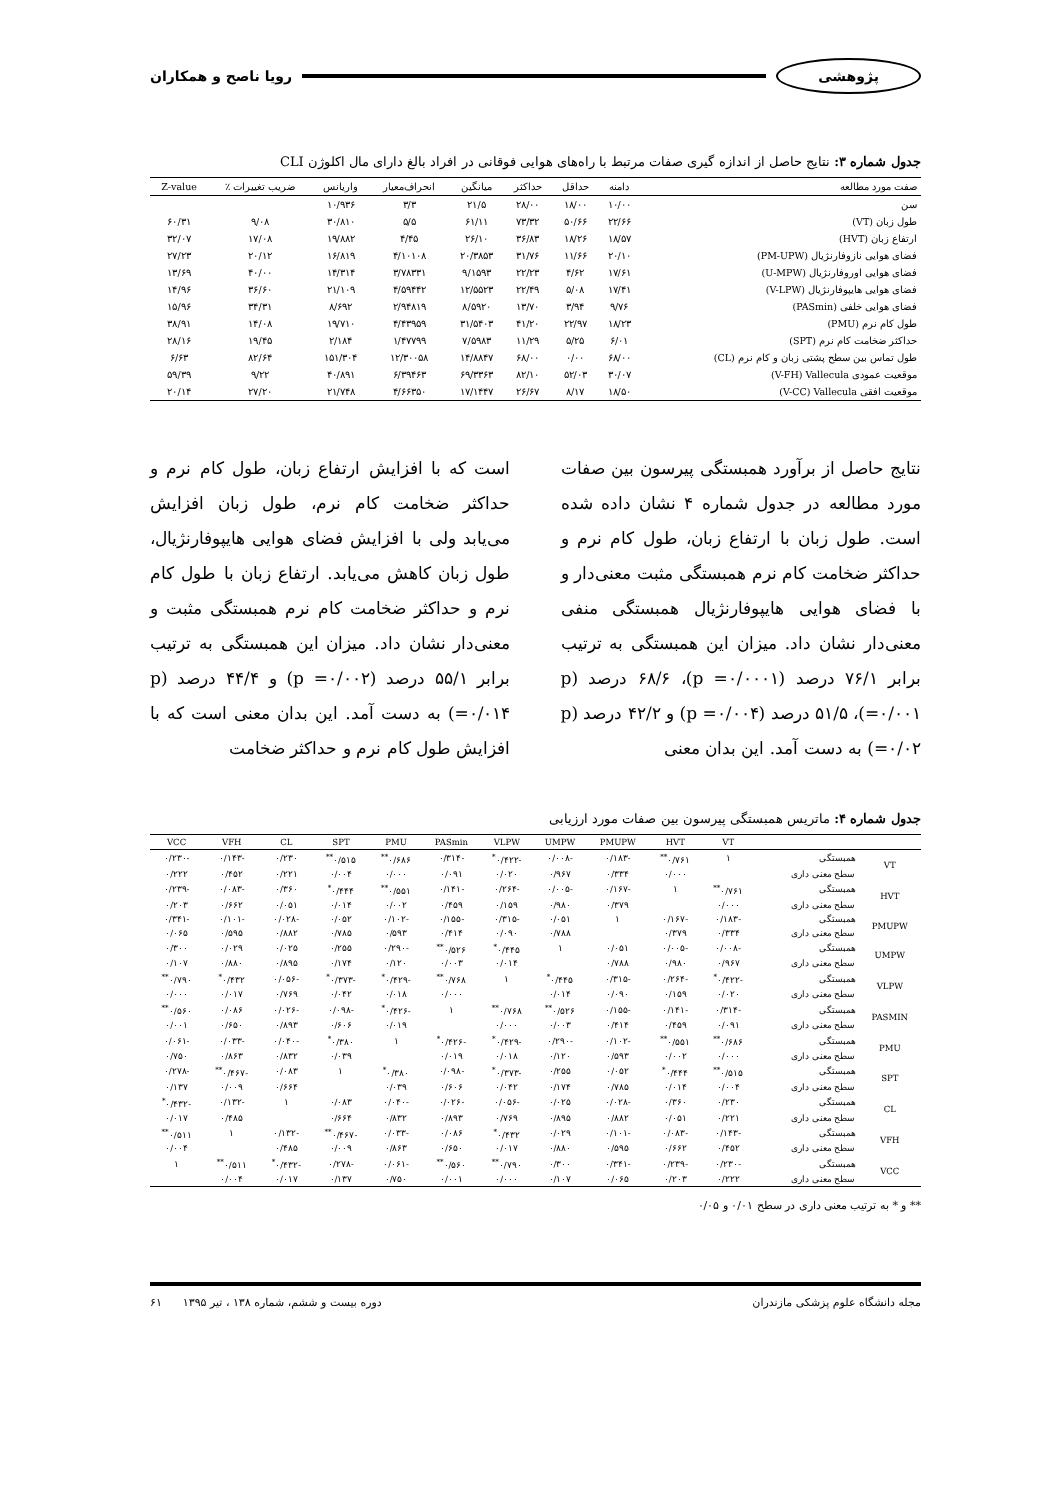پژوهشی رویا ناصح و همکاران
جدول شماره ۳: نتایج حاصل از اندازه گیری صفات مرتبط با راه‌های هوایی فوقانی در افراد بالغ دارای مال اکلوژن CLI
| صفت مورد مطالعه | دامنه | حداقل | حداکثر | میانگین | انحراف‌معیار | واریانس | ضریب تغییرات ٪ | Z-value |
| --- | --- | --- | --- | --- | --- | --- | --- | --- |
| سن | ۱۰/۰۰ | ۱۸/۰۰ | ۲۸/۰۰ | ۲۱/۵ | ۳/۳ | ۱۰/۹۳۶ | | |
| طول زبان (VT) | ۲۲/۶۶ | ۵۰/۶۶ | ۷۳/۳۲ | ۶۱/۱۱ | ۵/۵ | ۳۰/۸۱۰ | ۹/۰۸ | ۶۰/۳۱ |
| ارتفاع زبان (HVT) | ۱۸/۵۷ | ۱۸/۲۶ | ۳۶/۸۳ | ۲۶/۱۰ | ۴/۴۵ | ۱۹/۸۸۲ | ۱۷/۰۸ | ۳۲/۰۷ |
| فضای هوایی نازوفارنژیال (PM-UPW) | ۲۰/۱۰ | ۱۱/۶۶ | ۳۱/۷۶ | ۲۰/۳۸۵۳ | ۴/۱۰۱۰۸ | ۱۶/۸۱۹ | ۲۰/۱۲ | ۲۷/۲۳ |
| فضای هوایی اوروفارنژیال (U-MPW) | ۱۷/۶۱ | ۴/۶۲ | ۲۲/۲۳ | ۹/۱۵۹۳ | ۳/۷۸۳۳۱ | ۱۴/۳۱۴ | ۴۰/۰۰ | ۱۳/۶۹ |
| فضای هوایی هایپوفارنژیال (V-LPW) | ۱۷/۴۱ | ۵/۰۸ | ۲۲/۴۹ | ۱۲/۵۵۲۳ | ۴/۵۹۴۴۲ | ۲۱/۱۰۹ | ۳۶/۶۰ | ۱۴/۹۶ |
| فضای هوایی خلفی (PASmin) | ۹/۷۶ | ۳/۹۴ | ۱۳/۷۰ | ۸/۵۹۲۰ | ۲/۹۴۸۱۹ | ۸/۶۹۲ | ۳۴/۳۱ | ۱۵/۹۶ |
| طول کام نرم (PMU) | ۱۸/۲۳ | ۲۲/۹۷ | ۴۱/۲۰ | ۳۱/۵۴۰۳ | ۴/۴۳۹۵۹ | ۱۹/۷۱۰ | ۱۴/۰۸ | ۳۸/۹۱ |
| حداکثر ضخامت کام نرم (SPT) | ۶/۰۱ | ۵/۲۵ | ۱۱/۲۹ | ۷/۵۹۸۳ | ۱/۴۷۷۹۹ | ۲/۱۸۴ | ۱۹/۴۵ | ۲۸/۱۶ |
| طول تماس بین سطح پشتی زبان و کام نرم (CL) | ۶۸/۰۰ | ۰/۰۰ | ۶۸/۰۰ | ۱۴/۸۸۴۷ | ۱۲/۳۰۰۵۸ | ۱۵۱/۳۰۴ | ۸۲/۶۴ | ۶/۶۳ |
| موقعیت عمودی V-FH) Vallecula) | ۳۰/۰۷ | ۵۲/۰۳ | ۸۲/۱۰ | ۶۹/۳۳۶۳ | ۶/۳۹۴۶۳ | ۴۰/۸۹۱ | ۹/۲۲ | ۵۹/۳۹ |
| موقعیت افقی V-CC) Vallecula) | ۱۸/۵۰ | ۸/۱۷ | ۲۶/۶۷ | ۱۷/۱۴۴۷ | ۴/۶۶۳۵۰ | ۲۱/۷۴۸ | ۲۷/۲۰ | ۲۰/۱۴ |
نتایج حاصل از برآورد همبستگی پیرسون بین صفات مورد مطالعه در جدول شماره ۴ نشان داده شده است. طول زبان با ارتفاع زبان، طول کام نرم و حداکثر ضخامت کام نرم همبستگی مثبت معنی‌دار و با فضای هوایی هایپوفارنژیال همبستگی منفی معنی‌دار نشان داد. میزان این همبستگی به ترتیب برابر ۷۶/۱ درصد (p =۰/۰۰۰۱)، ۶۸/۶ درصد (p =۰/۰۰۱)، ۵۱/۵ درصد (p =۰/۰۰۴) و ۴۲/۲ درصد (p =۰/۰۲) به دست آمد. این بدان معنی
است که با افزایش ارتفاع زبان، طول کام نرم و حداکثر ضخامت کام نرم، طول زبان افزایش می‌یابد ولی با افزایش فضای هوایی هایپوفارنژیال، طول زبان کاهش می‌یابد. ارتفاع زبان با طول کام نرم و حداکثر ضخامت کام نرم همبستگی مثبت و معنی‌دار نشان داد. میزان این همبستگی به ترتیب برابر ۵۵/۱ درصد (p =۰/۰۰۲) و ۴۴/۴ درصد (p =۰/۰۱۴) به دست آمد. این بدان معنی است که با افزایش طول کام نرم و حداکثر ضخامت
جدول شماره ۴: ماتریس همبستگی پیرسون بین صفات مورد ارزیابی
| | | VT | HVT | PMUPW | UMPW | VLPW | PASmin | PMU | SPT | CL | VFH | VCC |
| --- | --- | --- | --- | --- | --- | --- | --- | --- | --- | --- | --- | --- |
| VT | همبستگی | ۱ | ۰/۷۶۱<sup>**</sup> | -۰/۱۸۳ | -۰/۰۰۸ | -۰/۴۲۲<sup>*</sup> | -۰/۳۱۴ | ۰/۶۸۶<sup>**</sup> | ۰/۵۱۵<sup>**</sup> | ۰/۲۳۰ | -۰/۱۴۳ | -۰/۲۳۰ |
| | سطح معنی داری | | ۰/۰۰۰ | ۰/۳۳۴ | ۰/۹۶۷ | ۰/۰۲۰ | ۰/۰۹۱ | ۰/۰۰۰ | ۰/۰۰۴ | ۰/۲۲۱ | ۰/۴۵۲ | ۰/۲۲۲ |
| HVT | همبستگی | ۰/۷۶۱<sup>**</sup> | ۱ | -۰/۱۶۷ | -۰/۰۰۵ | -۰/۲۶۴ | -۰/۱۴۱ | ۰/۵۵۱<sup>**</sup> | ۰/۴۴۴<sup>*</sup> | ۰/۳۶۰ | -۰/۰۸۳ | -۰/۲۳۹ |
| | سطح معنی داری | ۰/۰۰۰ | | ۰/۳۷۹ | ۰/۹۸۰ | ۰/۱۵۹ | ۰/۴۵۹ | ۰/۰۰۲ | ۰/۰۱۴ | ۰/۰۵۱ | ۰/۶۶۲ | ۰/۲۰۳ |
| PMUPW | همبستگی | -۰/۱۸۳ | -۰/۱۶۷ | ۱ | ۰/۰۵۱ | -۰/۳۱۵ | -۰/۱۵۵ | -۰/۱۰۲ | ۰/۰۵۲ | -۰/۰۲۸ | -۰/۱۰۱ | -۰/۳۴۱ |
| | سطح معنی داری | ۰/۳۳۴ | ۰/۳۷۹ | | ۰/۷۸۸ | ۰/۰۹۰ | ۰/۴۱۴ | ۰/۵۹۳ | ۰/۷۸۵ | ۰/۸۸۲ | ۰/۵۹۵ | ۰/۰۶۵ |
| UMPW | همبستگی | -۰/۰۰۸ | -۰/۰۰۵ | ۰/۰۵۱ | ۱ | ۰/۴۴۵<sup>*</sup> | ۰/۵۲۶<sup>**</sup> | -۰/۲۹۰ | ۰/۲۵۵ | ۰/۰۲۵ | ۰/۰۲۹ | ۰/۳۰۰ |
| | سطح معنی داری | ۰/۹۶۷ | ۰/۹۸۰ | ۰/۷۸۸ | | ۰/۰۱۴ | ۰/۰۰۳ | ۰/۱۲۰ | ۰/۱۷۴ | ۰/۸۹۵ | ۰/۸۸۰ | ۰/۱۰۷ |
| VLPW | همبستگی | -۰/۴۲۲<sup>*</sup> | -۰/۲۶۴ | -۰/۳۱۵ | ۰/۴۴۵<sup>*</sup> | ۱ | ۰/۷۶۸<sup>**</sup> | -۰/۴۲۹<sup>*</sup> | -۰/۳۷۳<sup>*</sup> | -۰/۰۵۶ | ۰/۴۳۲<sup>*</sup> | ۰/۷۹۰<sup>**</sup> |
| | سطح معنی داری | ۰/۰۲۰ | ۰/۱۵۹ | ۰/۰۹۰ | ۰/۰۱۴ | | ۰/۰۰۰ | ۰/۰۱۸ | ۰/۰۴۲ | ۰/۷۶۹ | ۰/۰۱۷ | ۰/۰۰۰ |
| PASMIN | همبستگی | -۰/۳۱۴ | -۰/۱۴۱ | -۰/۱۵۵ | ۰/۵۲۶<sup>**</sup> | ۰/۷۶۸<sup>**</sup> | ۱ | -۰/۴۲۶<sup>*</sup> | -۰/۰۹۸ | -۰/۰۲۶ | ۰/۰۸۶ | ۰/۵۶۰<sup>**</sup> |
| | سطح معنی داری | ۰/۰۹۱ | ۰/۴۵۹ | ۰/۴۱۴ | ۰/۰۰۳ | ۰/۰۰۰ | | ۰/۰۱۹ | ۰/۶۰۶ | ۰/۸۹۳ | ۰/۶۵۰ | ۰/۰۰۱ |
| PMU | همبستگی | ۰/۶۸۶<sup>**</sup> | ۰/۵۵۱<sup>**</sup> | -۰/۱۰۲ | -۰/۲۹۰ | -۰/۴۲۹<sup>*</sup> | -۰/۴۲۶<sup>*</sup> | ۱ | ۰/۳۸۰<sup>*</sup> | -۰/۰۴۰ | -۰/۰۳۳ | -۰/۰۶۱ |
| | سطح معنی داری | ۰/۰۰۰ | ۰/۰۰۲ | ۰/۵۹۳ | ۰/۱۲۰ | ۰/۰۱۸ | ۰/۰۱۹ | | ۰/۰۳۹ | ۰/۸۳۲ | ۰/۸۶۳ | ۰/۷۵۰ |
| SPT | همبستگی | ۰/۵۱۵<sup>**</sup> | ۰/۴۴۴<sup>*</sup> | ۰/۰۵۲ | ۰/۲۵۵ | -۰/۳۷۳<sup>*</sup> | -۰/۰۹۸ | ۰/۳۸۰<sup>*</sup> | ۱ | ۰/۰۸۳ | -۰/۴۶۷<sup>**</sup> | -۰/۲۷۸ |
| | سطح معنی داری | ۰/۰۰۴ | ۰/۰۱۴ | ۰/۷۸۵ | ۰/۱۷۴ | ۰/۰۴۲ | ۰/۶۰۶ | ۰/۰۳۹ | | ۰/۶۶۴ | ۰/۰۰۹ | ۰/۱۳۷ |
| CL | همبستگی | ۰/۲۳۰ | ۰/۳۶۰ | -۰/۰۲۸ | ۰/۰۲۵ | -۰/۰۵۶ | -۰/۰۲۶ | -۰/۰۴۰ | ۰/۰۸۳ | ۱ | -۰/۱۳۲ | -۰/۴۳۲<sup>*</sup> |
| | سطح معنی داری | ۰/۲۲۱ | ۰/۰۵۱ | ۰/۸۸۲ | ۰/۸۹۵ | ۰/۷۶۹ | ۰/۸۹۳ | ۰/۸۳۲ | ۰/۶۶۴ | | ۰/۴۸۵ | ۰/۰۱۷ |
| VFH | همبستگی | -۰/۱۴۳ | -۰/۰۸۳ | -۰/۱۰۱ | ۰/۰۲۹ | ۰/۴۳۲<sup>*</sup> | ۰/۰۸۶ | -۰/۰۳۳ | -۰/۴۶۷<sup>**</sup> | -۰/۱۳۲ | ۱ | ۰/۵۱۱<sup>**</sup> |
| | سطح معنی داری | ۰/۴۵۲ | ۰/۶۶۲ | ۰/۵۹۵ | ۰/۸۸۰ | ۰/۰۱۷ | ۰/۶۵۰ | ۰/۸۶۳ | ۰/۰۰۹ | ۰/۴۸۵ | | ۰/۰۰۴ |
| VCC | همبستگی | -۰/۲۳۰ | -۰/۲۳۹ | -۰/۳۴۱ | ۰/۳۰۰ | ۰/۷۹۰<sup>**</sup> | ۰/۵۶۰<sup>**</sup> | -۰/۰۶۱ | -۰/۲۷۸ | -۰/۴۳۲<sup>*</sup> | ۰/۵۱۱<sup>**</sup> | ۱ |
| | سطح معنی داری | ۰/۲۲۲ | ۰/۲۰۳ | ۰/۰۶۵ | ۰/۱۰۷ | ۰/۰۰۰ | ۰/۰۰۱ | ۰/۷۵۰ | ۰/۱۳۷ | ۰/۰۱۷ | ۰/۰۰۴ | |
** و * به ترتیب معنی داری در سطح ۰/۰۱ و ۰/۰۵
مجله دانشگاه علوم پزشکی مازندران دوره بیست و ششم، شماره ۱۳۸ ، تیر ۱۳۹۵ ۶۱